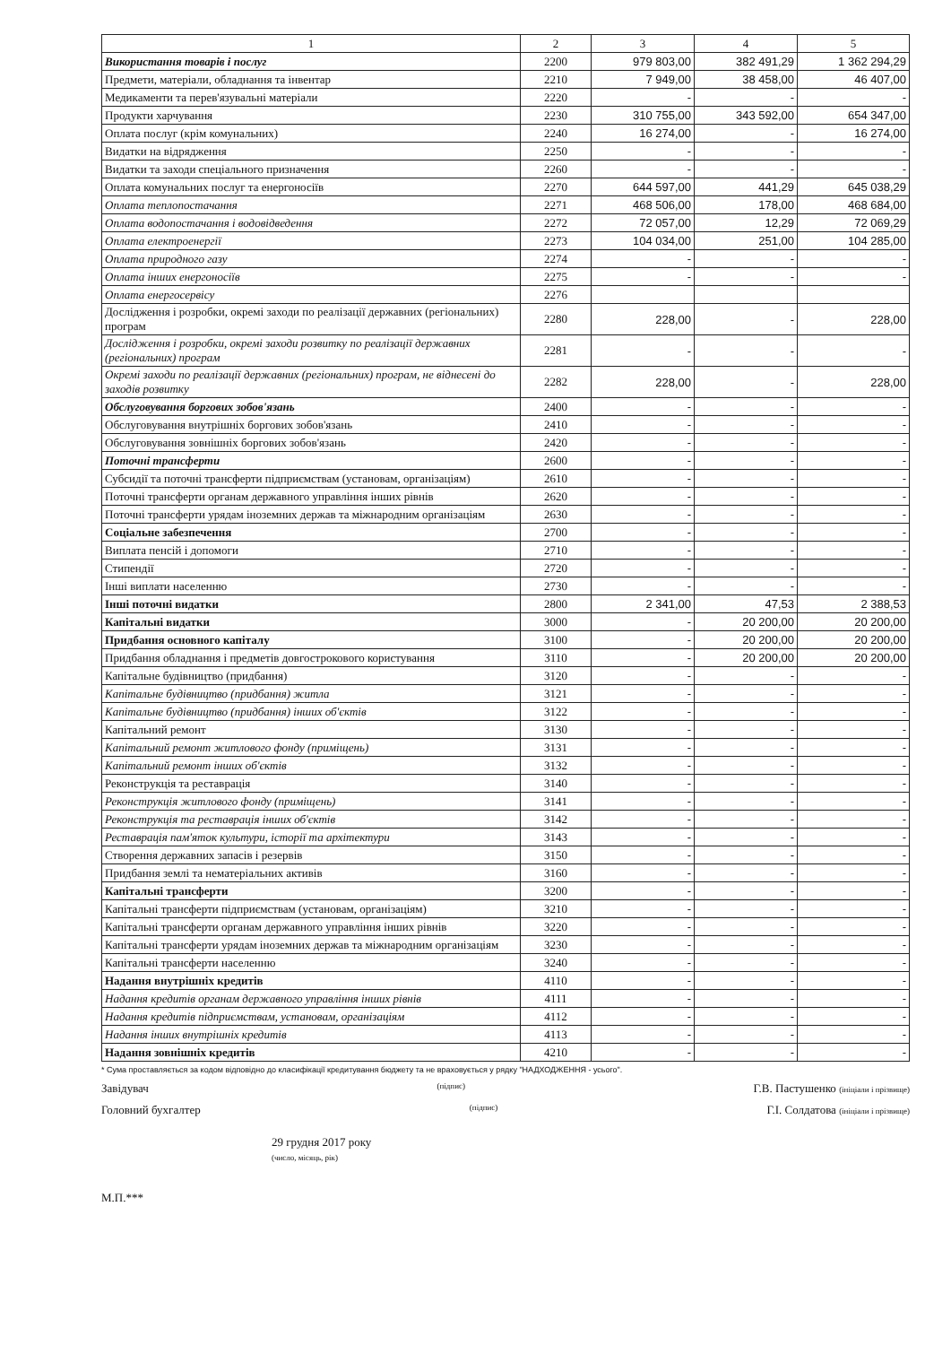| 1 | 2 | 3 | 4 | 5 |
| --- | --- | --- | --- | --- |
| Використання товарів і послуг | 2200 | 979 803,00 | 382 491,29 | 1 362 294,29 |
| Предмети, матеріали, обладнання та інвентар | 2210 | 7 949,00 | 38 458,00 | 46 407,00 |
| Медикаменти та перев'язувальні матеріали | 2220 | - | - | - |
| Продукти харчування | 2230 | 310 755,00 | 343 592,00 | 654 347,00 |
| Оплата послуг (крім комунальних) | 2240 | 16 274,00 | - | 16 274,00 |
| Видатки на відрядження | 2250 | - | - | - |
| Видатки та заходи спеціального призначення | 2260 | - | - | - |
| Оплата комунальних послуг та енергоносіїв | 2270 | 644 597,00 | 441,29 | 645 038,29 |
| Оплата теплопостачання | 2271 | 468 506,00 | 178,00 | 468 684,00 |
| Оплата водопостачання і водовідведення | 2272 | 72 057,00 | 12,29 | 72 069,29 |
| Оплата електроенергії | 2273 | 104 034,00 | 251,00 | 104 285,00 |
| Оплата природного газу | 2274 | - | - | - |
| Оплата інших енергоносіїв | 2275 | - | - | - |
| Оплата енергосервісу | 2276 | | | |
| Дослідження і розробки, окремі заходи по реалізації державних (регіональних) програм | 2280 | 228,00 | - | 228,00 |
| Дослідження і розробки, окремі заходи розвитку по реалізації державних (регіональних) програм | 2281 | - | - | - |
| Окремі заходи по реалізації державних (регіональних) програм, не віднесені до заходів розвитку | 2282 | 228,00 | - | 228,00 |
| Обслуговування боргових зобов'язань | 2400 | - | - | - |
| Обслуговування внутрішніх боргових зобов'язань | 2410 | - | - | - |
| Обслуговування зовнішніх боргових зобов'язань | 2420 | - | - | - |
| Поточні трансферти | 2600 | - | - | - |
| Субсидії та поточні трансферти підприємствам (установам, організаціям) | 2610 | - | - | - |
| Поточні трансферти органам державного управління інших рівнів | 2620 | - | - | - |
| Поточні трансферти урядам іноземних держав та міжнародним організаціям | 2630 | - | - | - |
| Соціальне забезпечення | 2700 | - | - | - |
| Виплата пенсій і допомоги | 2710 | - | - | - |
| Стипендії | 2720 | - | - | - |
| Інші виплати населенню | 2730 | - | - | - |
| Інші поточні видатки | 2800 | 2 341,00 | 47,53 | 2 388,53 |
| Капітальні видатки | 3000 | - | 20 200,00 | 20 200,00 |
| Придбання основного капіталу | 3100 | - | 20 200,00 | 20 200,00 |
| Придбання обладнання і предметів довгострокового користування | 3110 | - | 20 200,00 | 20 200,00 |
| Капітальне будівництво (придбання) | 3120 | - | - | - |
| Капітальне будівництво (придбання) житла | 3121 | - | - | - |
| Капітальне будівництво (придбання) інших об'єктів | 3122 | - | - | - |
| Капітальний ремонт | 3130 | - | - | - |
| Капітальний ремонт житлового фонду (приміщень) | 3131 | - | - | - |
| Капітальний ремонт інших об'єктів | 3132 | - | - | - |
| Реконструкція та реставрація | 3140 | - | - | - |
| Реконструкція житлового фонду (приміщень) | 3141 | - | - | - |
| Реконструкція та реставрація інших об'єктів | 3142 | - | - | - |
| Реставрація пам'яток культури, історії та архітектури | 3143 | - | - | - |
| Створення державних запасів і резервів | 3150 | - | - | - |
| Придбання землі та нематеріальних активів | 3160 | - | - | - |
| Капітальні трансферти | 3200 | - | - | - |
| Капітальні трансферти підприємствам (установам, організаціям) | 3210 | - | - | - |
| Капітальні трансферти органам державного управління інших рівнів | 3220 | - | - | - |
| Капітальні трансферти урядам іноземних держав та міжнародним організаціям | 3230 | - | - | - |
| Капітальні трансферти населенню | 3240 | - | - | - |
| Надання внутрішніх кредитів | 4110 | - | - | - |
| Надання кредитів органам державного управління інших рівнів | 4111 | - | - | - |
| Надання кредитів підприємствам, установам, організаціям | 4112 | - | - | - |
| Надання інших внутрішніх кредитів | 4113 | - | - | - |
| Надання зовнішніх кредитів | 4210 | - | - | - |
* Сума проставляється за кодом відповідно до класифікації кредитування бюджету та не враховується у рядку "НАДХОДЖЕННЯ - усього".
Завідувач (підпис) Г.В. Пастушенко (ініціали і прізвище)
Головний бухгалтер (підпис) Г.І. Солдатова (ініціали і прізвище)
29 грудня 2017 року
(число, місяць, рік)
М.П.***